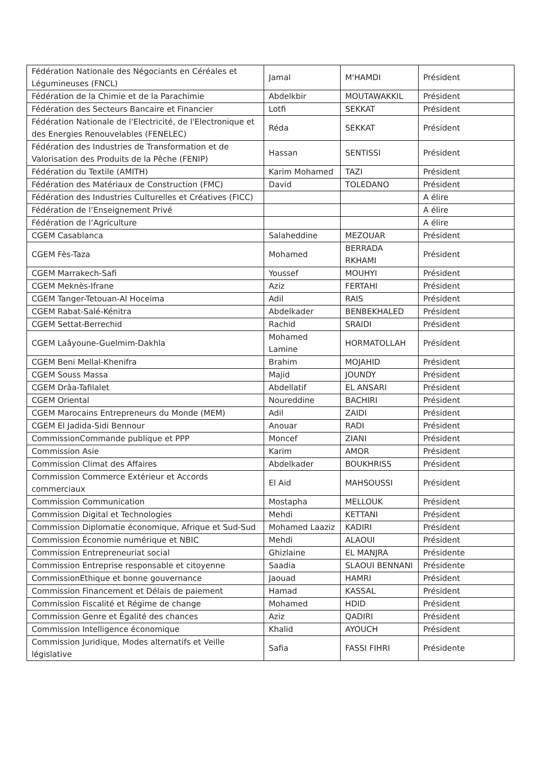| Fédération Nationale des Négociants en Céréales et Légumineuses (FNCL) | Jamal | M'HAMDI | Président |
| Fédération de la Chimie et de la Parachimie | Abdelkbir | MOUTAWAKKIL | Président |
| Fédération des Secteurs Bancaire et Financier | Lotfi | SEKKAT | Président |
| Fédération Nationale de l'Electricité, de l'Electronique et des Energies Renouvelables (FENELEC) | Réda | SEKKAT | Président |
| Fédération des Industries de Transformation et de Valorisation des Produits de la Pêche (FENIP) | Hassan | SENTISSI | Président |
| Fédération du Textile (AMITH) | Karim Mohamed | TAZI | Président |
| Fédération des Matériaux de Construction (FMC) | David | TOLEDANO | Président |
| Fédération des Industries Culturelles et Créatives (FICC) | | | A élire |
| Fédération de l’Enseignement Privé | | | A élire |
| Fédération de l’Agriculture | | | A élire |
| CGEM Casablanca | Salaheddine | MEZOUAR | Président |
| CGEM Fès-Taza | Mohamed | BERRADA RKHAMI | Président |
| CGEM Marrakech-Safi | Youssef | MOUHYI | Président |
| CGEM Meknès-Ifrane | Aziz | FERTAHI | Président |
| CGEM Tanger-Tetouan-Al Hoceima | Adil | RAIS | Président |
| CGEM Rabat-Salé-Kénitra | Abdelkader | BENBEKHALED | Président |
| CGEM Settat-Berrechid | Rachid | SRAIDI | Président |
| CGEM Laâyoune-Guelmim-Dakhla | Mohamed Lamine | HORMATOLLAH | Président |
| CGEM Beni Mellal-Khenifra | Brahim | MOJAHID | Président |
| CGEM Souss Massa | Majid | JOUNDY | Président |
| CGEM Drâa-Tafilalet | Abdellatif | EL ANSARI | Président |
| CGEM Oriental | Noureddine | BACHIRI | Président |
| CGEM Marocains Entrepreneurs du Monde (MEM) | Adil | ZAIDI | Président |
| CGEM El Jadida-Sidi Bennour | Anouar | RADI | Président |
| CommissionCommande publique et PPP | Moncef | ZIANI | Président |
| Commission Asie | Karim | AMOR | Président |
| Commission Climat des Affaires | Abdelkader | BOUKHRISS | Président |
| Commission Commerce Extérieur et Accords commerciaux | El Aid | MAHSOUSSI | Président |
| Commission Communication | Mostapha | MELLOUK | Président |
| Commission Digital et Technologies | Mehdi | KETTANI | Président |
| Commission Diplomatie économique, Afrique et Sud-Sud | Mohamed Laaziz | KADIRI | Président |
| Commission Économie numérique et NBIC | Mehdi | ALAOUI | Président |
| Commission Entrepreneuriat social | Ghizlaine | EL MANJRA | Présidente |
| Commission Entreprise responsable et citoyenne | Saadia | SLAOUI BENNANI | Présidente |
| CommissionEthique et bonne gouvernance | Jaouad | HAMRI | Président |
| Commission Financement et Délais de paiement | Hamad | KASSAL | Président |
| Commission Fiscalité et Régime de change | Mohamed | HDID | Président |
| Commission Genre et Égalité des chances | Aziz | QADIRI | Président |
| Commission Intelligence économique | Khalid | AYOUCH | Président |
| Commission Juridique, Modes alternatifs et Veille législative | Safia | FASSI FIHRI | Présidente |